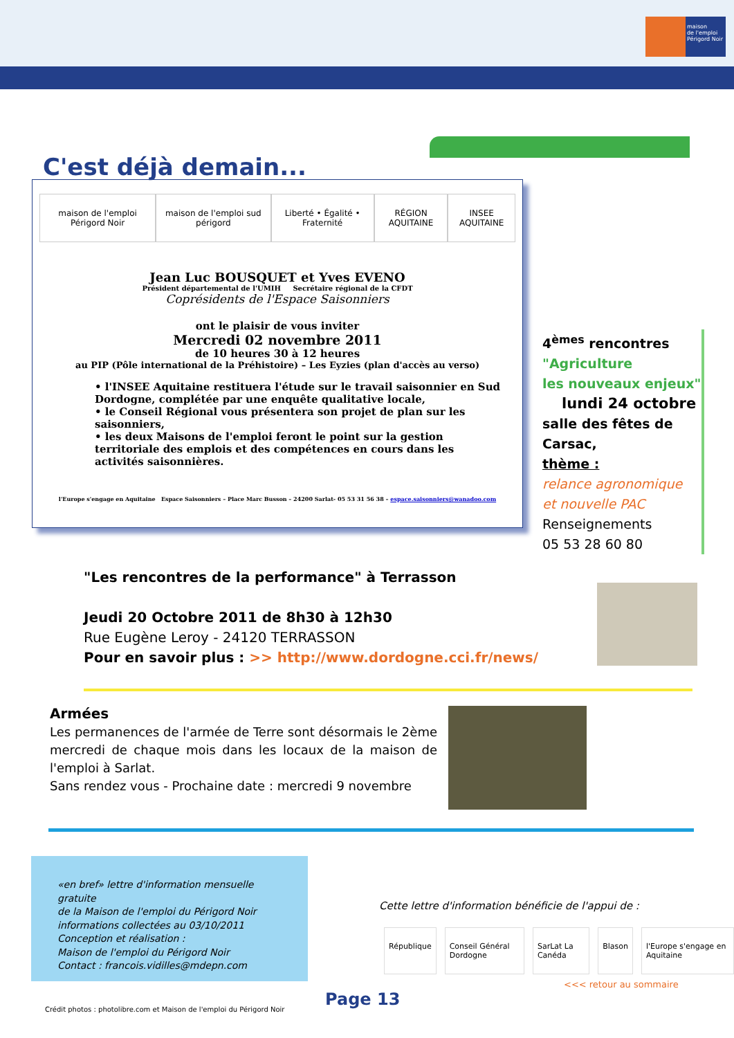maison
de l'emploi
Périgord Noir
C'est déjà demain...
maison de l'emploi Périgord Noir maison de l'emploi sud périgord Liberté • Égalité • Fraternité RÉGION AQUITAINE INSEE AQUITAINE
Jean Luc BOUSQUET et Yves EVENO
Président départemental de l'UMIH Secrétaire régional de la CFDT
Coprésidents de l'Espace Saisonniers
ont le plaisir de vous inviter
Mercredi 02 novembre 2011
de 10 heures 30 à 12 heures
au PIP (Pôle international de la Préhistoire) – Les Eyzies (plan d'accès au verso)
• l'INSEE Aquitaine restituera l'étude sur le travail saisonnier en Sud Dordogne, complétée par une enquête qualitative locale,
• le Conseil Régional vous présentera son projet de plan sur les saisonniers,
• les deux Maisons de l'emploi feront le point sur la gestion territoriale des emplois et des compétences en cours dans les activités saisonnières.
l'Europe s'engage en Aquitaine Espace Saisonniers – Place Marc Busson – 24200 Sarlat- 05 53 31 56 38 – espace.saisonniers@wanadoo.com
4<sup>èmes</sup> rencontres
"Agriculture
les nouveaux enjeux"
lundi 24 octobre
salle des fêtes de Carsac,
thème :
relance agronomique
et nouvelle PAC
Renseignements
05 53 28 60 80
"Les rencontres de la performance" à Terrasson
Jeudi 20 Octobre 2011 de 8h30 à 12h30
Rue Eugène Leroy - 24120 TERRASSON
Pour en savoir plus : >> http://www.dordogne.cci.fr/news/
Armées
Les permanences de l'armée de Terre sont désormais le 2ème mercredi de chaque mois dans les locaux de la maison de l'emploi à Sarlat.
Sans rendez vous - Prochaine date : mercredi 9 novembre
«en bref» lettre d'information mensuelle gratuite
de la Maison de l'emploi du Périgord Noir
informations collectées au 03/10/2011
Conception et réalisation :
Maison de l'emploi du Périgord Noir
Contact : francois.vidilles@mdepn.com
Cette lettre d'information bénéficie de l'appui de :
République Conseil Général Dordogne SarLat La Canéda Blason l'Europe s'engage en Aquitaine
<<< retour au sommaire
Page 13
Crédit photos : photolibre.com et Maison de l'emploi du Périgord Noir